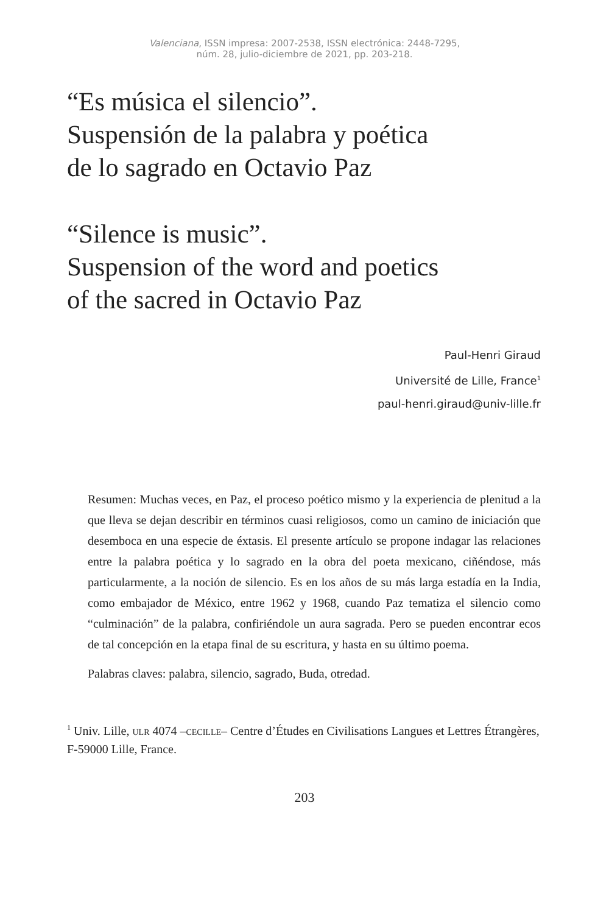Valenciana, ISSN impresa: 2007-2538, ISSN electrónica: 2448-7295,
núm. 28, julio-diciembre de 2021, pp. 203-218.
“Es música el silencio”.
Suspensión de la palabra y poética
de lo sagrado en Octavio Paz
“Silence is music”.
Suspension of the word and poetics
of the sacred in Octavio Paz
Paul-Henri Giraud
Université de Lille, France<sup>1</sup>
paul-henri.giraud@univ-lille.fr
Resumen: Muchas veces, en Paz, el proceso poético mismo y la experiencia de plenitud a la que lleva se dejan describir en términos cuasi religiosos, como un camino de iniciación que desemboca en una especie de éxtasis. El presente artículo se propone indagar las relaciones entre la palabra poética y lo sagrado en la obra del poeta mexicano, ciñéndose, más particularmente, a la noción de silencio. Es en los años de su más larga estadía en la India, como embajador de México, entre 1962 y 1968, cuando Paz tematiza el silencio como “culminación” de la palabra, confiriéndole un aura sagrada. Pero se pueden encontrar ecos de tal concepción en la etapa final de su escritura, y hasta en su último poema.
Palabras claves: palabra, silencio, sagrado, Buda, otredad.
<sup>1</sup> Univ. Lille, ulr 4074 –cecille– Centre d’Études en Civilisations Langues et Lettres Étrangères, F-59000 Lille, France.
203